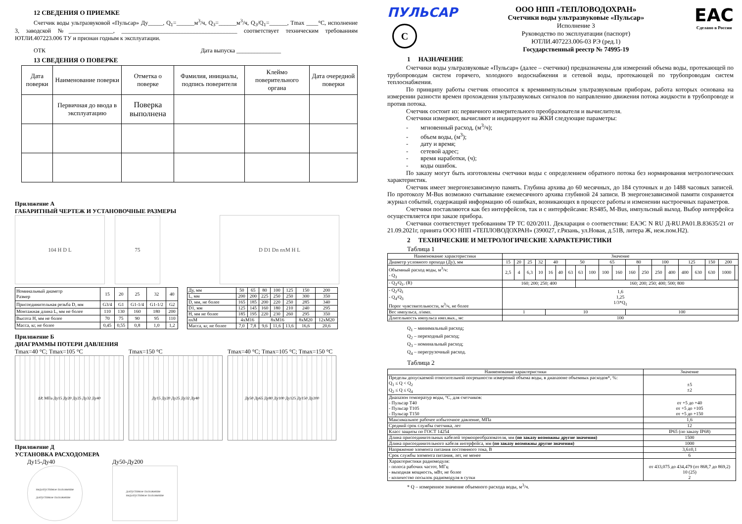12 СВЕДЕНИЯ О ПРИЕМКЕ
Счетчик воды ультразвуковой «Пульсар» Ду_____, Q<sub>1</sub>=______м<sup>3</sup>/ч, Q<sub>3</sub>=______м<sup>3</sup>/ч, Q<sub>3</sub>/Q<sub>1</sub>=______, Tmax ____°С, исполнение 3, заводской №_______________, _______________________________________ соответствует техническим требованиям ЮТЛИ.407223.006 ТУ и признан годным к эксплуатации.
ОТК Дата выпуска _______________
13 СВЕДЕНИЯ О ПОВЕРКЕ
| Дата поверки | Наименование поверки | Отметка о поверке | Фамилия, инициалы, подпись поверителя | Клеймо поверительного органа | Дата очередной поверки |
| --- | --- | --- | --- | --- | --- |
| | Первичная до ввода в эксплуатацию | Поверка выполнена | | | |
Приложение А
ГАБАРИТНЫЙ ЧЕРТЕЖ И УСТАНОВОЧНЫЕ РАЗМЕРЫ
104 H D L 75 D D1 Dn nxM H L
| Номинальный диаметр Размер | 15 | 20 | 25 | 32 | 40 |
| --- | --- | --- | --- | --- | --- |
| Присоединительная резьба D, мм | G3/4 | G1 | G1-1/4 | G1-1/2 | G2 |
| Монтажная длина L, мм не более | 110 | 130 | 160 | 180 | 200 |
| Высота H, мм не более | 70 | 75 | 90 | 95 | 110 |
| Масса, кг, не более | 0,45 | 0,55 | 0,8 | 1,0 | 1,2 |
| Ду, мм | 50 | 65 | 80 | 100 | 125 | 150 | 200 |
| L, мм | 200 | 200 | 225 | 250 | 250 | 300 | 350 |
| D, мм, не более | 165 | 185 | 200 | 220 | 250 | 285 | 340 |
| D1, мм | 125 | 145 | 160 | 180 | 210 | 240 | 295 |
| H, мм не более | 185 | 195 | 220 | 230 | 260 | 295 | 350 |
| nxM | 4xM16 | | 8xM16 | | | 8xM20 | 12xM20 |
| Масса, кг, не более | 7,0 | 7,8 | 9,6 | 11,6 | 13,6 | 16,6 | 20,6 |
Приложение Б
ДИАГРАММЫ ПОТЕРИ ДАВЛЕНИЯ
Tmax=40 °С; Tmax=105 °С
ΔP, МПа Ду15 Ду20 Ду25 Ду32 Ду40
Tmax=150 °С
Ду15 Ду20 Ду25 Ду32 Ду40
Tmax=40 °С; Tmax=105 °С; Tmax=150 °С
Ду50 Ду65 Ду80 Ду100 Ду125 Ду150 Ду200
Приложение Д
УСТАНОВКА РАСХОДОМЕРА
Ду15-Ду40
недопустимое положение
допустимое положение
Ду50-Ду200
допустимое положение
недопустимое положение
ПУЛЬСАР
С
ООО НПП «ТЕПЛОВОДОХРАН»
Счетчики воды ультразвуковые «Пульсар»
Исполнение 3
Руководство по эксплуатации (паспорт)
ЮТЛИ.407223.006-03 РЭ (ред.1)
Государственный реестр № 74995-19
EAC
Сделано в России
1 НАЗНАЧЕНИЕ
Счетчики воды ультразвуковые «Пульсар» (далее – счетчики) предназначены для измерений объема воды, протекающей по трубопроводам систем горячего, холодного водоснабжения и сетевой воды, протекающей по трубопроводам систем теплоснабжения.
По принципу работы счетчик относится к времяимпульсным ультразвуковым приборам, работа которых основана на измерении разности времен прохождения ультразвуковых сигналов по направлению движения потока жидкости в трубопроводе и против потока.
Счетчик состоит из: первичного измерительного преобразователя и вычислителя.
Счетчики измеряют, вычисляют и индицируют на ЖКИ следующие параметры:
- мгновенный расход, (м<sup>3</sup>/ч);
- объем воды, (м<sup>3</sup>);
- дату и время;
- сетевой адрес;
- время наработки, (ч);
- коды ошибок.
По заказу могут быть изготовлены счетчики воды с определением обратного потока без нормирования метрологических характеристик.
Счетчик имеет энергонезависимую память. Глубина архива до 60 месячных, до 184 суточных и до 1488 часовых записей. По протоколу M-Bus возможно считывание ежемесячного архива глубиной 24 записи. В энергонезависимой памяти сохраняется журнал событий, содержащий информацию об ошибках, возникающих в процессе работы и изменении настроечных параметров.
Счетчики поставляются как без интерфейсов, так и с интерфейсами: RS485, M-Bus, импульсный выход. Выбор интерфейса осуществляется при заказе прибора.
Счетчики соответствует требованиям ТР ТС 020/2011. Декларация о соответствии: ЕАЭС N RU Д-RU.PA01.B.83635/21 от 21.09.2021г, принята ООО НПП «ТЕПЛОВОДОХРАН» (390027, г.Рязань, ул.Новая, д.51В, литера Ж, неж.пом.Н2).
2 ТЕХНИЧЕСКИЕ И МЕТРОЛОГИЧЕСКИЕ ХАРАКТЕРИСТИКИ
Таблица 1
| Наименование характеристики | Значение | | | | | | | | | | | | | | | | | | | |
| --- | --- | --- | --- | --- | --- | --- | --- | --- | --- | --- | --- | --- | --- | --- | --- | --- | --- | --- | --- | --- |
| Диаметр условного прохода (Ду), мм | 15 | 20 | 25 | 32 | 40 | | 50 | | | 65 | | 80 | | 100 | | 125 | | 150 | 200 | |
| Объемный расход воды, м<sup>3</sup>/ч: - Q<sub>3</sub> | 2,5 | 4 | 6,3 | 10 | 16 | 40 | 63 | 63 | 100 | 100 | 160 | 160 | 250 | 250 | 400 | 400 | 630 | 630 | 1000 | |
| - Q<sub>3</sub>/Q<sub>1</sub>, (R) | 160; 200; 250; 400 | | | | | | | 160; 200; 250; 400; 500; 800 | | | | | | | | | | | | |
| - Q<sub>2</sub>/Q<sub>1</sub> - Q<sub>4</sub>/Q<sub>3</sub> Порог чувствительности, м<sup>3</sup>/ч, не более | 1,6 1,25 1/3*Q<sub>1</sub> | | | | | | | | | | | | | | | | | | | |
| Вес импульса, л/имп. | 1 | | | | 10 | | | | | | | 100 | | | | | | | | |
| Длительность импульса имп.вых., мс | 100 | | | | | | | | | | | | | | | | | | | |
Q<sub>1</sub> – минимальный расход;
Q<sub>2</sub> – переходный расход;
Q<sub>3</sub> – номинальный расход;
Q<sub>4</sub> – перегрузочный расход.
Таблица 2
| Наименование характеристики | Значение |
| --- | --- |
| Пределы допускаемой относительной погрешности измерений объема воды, в диапазоне объемных расходов*, %: Q<sub>1</sub> ≤ Q < Q<sub>2</sub> Q<sub>2</sub> ≤ Q ≤ Q<sub>4</sub> | ±5 ±2 |
| Диапазон температур воды, °С, для счетчиков: - Пульсар Т40 - Пульсар Т105 - Пульсар Т150 | от +5 до +40 от +5 до +105 от +5 до +150 |
| Максимальное рабочее избыточное давление, МПа | 1,6 |
| Средний срок службы счетчика, лет | 12 |
| Класс защиты по ГОСТ 14254 | IP65 (по заказу IP68) |
| Длина присоединительных кабелей термопреобразователя, мм (по заказу возможны другие значения) | 1500 |
| Длина присоединительного кабеля интерфейса, мм (по заказу возможны другие значения) | 1000 |
| Напряжение элемента питания постоянного тока, В | 3,6±0,1 |
| Срок службы элемента питания, лет, не менее | 6 |
| Характеристики радиомодуля: - полоса рабочих частот, МГц - выходная мощность, мВт, не более - количество посылок радиомодуля в сутки | от 433,075 до 434,479 (от 868,7 до 869,2) 10 (25) 2 |
* Q – измеренное значение объемного расхода воды, м<sup>3</sup>/ч.